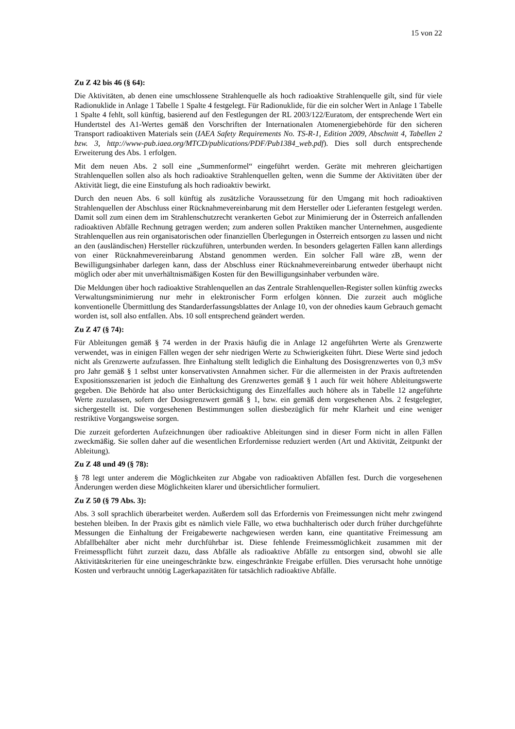15 von 22
Zu Z 42 bis 46 (§ 64):
Die Aktivitäten, ab denen eine umschlossene Strahlenquelle als hoch radioaktive Strahlenquelle gilt, sind für viele Radionuklide in Anlage 1 Tabelle 1 Spalte 4 festgelegt. Für Radionuklide, für die ein solcher Wert in Anlage 1 Tabelle 1 Spalte 4 fehlt, soll künftig, basierend auf den Festlegungen der RL 2003/122/Euratom, der entsprechende Wert ein Hundertstel des A1-Wertes gemäß den Vorschriften der Internationalen Atomenergiebehörde für den sicheren Transport radioaktiven Materials sein (IAEA Safety Requirements No. TS-R-1, Edition 2009, Abschnitt 4, Tabellen 2 bzw. 3, http://www-pub.iaea.org/MTCD/publications/PDF/Pub1384_web.pdf). Dies soll durch entsprechende Erweiterung des Abs. 1 erfolgen.
Mit dem neuen Abs. 2 soll eine „Summenformel“ eingeführt werden. Geräte mit mehreren gleichartigen Strahlenquellen sollen also als hoch radioaktive Strahlenquellen gelten, wenn die Summe der Aktivitäten über der Aktivität liegt, die eine Einstufung als hoch radioaktiv bewirkt.
Durch den neuen Abs. 6 soll künftig als zusätzliche Voraussetzung für den Umgang mit hoch radioaktiven Strahlenquellen der Abschluss einer Rücknahmevereinbarung mit dem Hersteller oder Lieferanten festgelegt werden. Damit soll zum einen dem im Strahlenschutzrecht verankerten Gebot zur Minimierung der in Österreich anfallenden radioaktiven Abfälle Rechnung getragen werden; zum anderen sollen Praktiken mancher Unternehmen, ausgediente Strahlenquellen aus rein organisatorischen oder finanziellen Überlegungen in Österreich entsorgen zu lassen und nicht an den (ausländischen) Hersteller rückzuführen, unterbunden werden. In besonders gelagerten Fällen kann allerdings von einer Rücknahmevereinbarung Abstand genommen werden. Ein solcher Fall wäre zB, wenn der Bewilligungsinhaber darlegen kann, dass der Abschluss einer Rücknahmevereinbarung entweder überhaupt nicht möglich oder aber mit unverhältnismäßigen Kosten für den Bewilligungsinhaber verbunden wäre.
Die Meldungen über hoch radioaktive Strahlenquellen an das Zentrale Strahlenquellen-Register sollen künftig zwecks Verwaltungsminimierung nur mehr in elektronischer Form erfolgen können. Die zurzeit auch mögliche konventionelle Übermittlung des Standarderfassungsblattes der Anlage 10, von der ohnedies kaum Gebrauch gemacht worden ist, soll also entfallen. Abs. 10 soll entsprechend geändert werden.
Zu Z 47 (§ 74):
Für Ableitungen gemäß § 74 werden in der Praxis häufig die in Anlage 12 angeführten Werte als Grenzwerte verwendet, was in einigen Fällen wegen der sehr niedrigen Werte zu Schwierigkeiten führt. Diese Werte sind jedoch nicht als Grenzwerte aufzufassen. Ihre Einhaltung stellt lediglich die Einhaltung des Dosisgrenzwertes von 0,3 mSv pro Jahr gemäß § 1 selbst unter konservativsten Annahmen sicher. Für die allermeisten in der Praxis auftretenden Expositionsszenarien ist jedoch die Einhaltung des Grenzwertes gemäß § 1 auch für weit höhere Ableitungswerte gegeben. Die Behörde hat also unter Berücksichtigung des Einzelfalles auch höhere als in Tabelle 12 angeführte Werte zuzulassen, sofern der Dosisgrenzwert gemäß § 1, bzw. ein gemäß dem vorgesehenen Abs. 2 festgelegter, sichergestellt ist. Die vorgesehenen Bestimmungen sollen diesbezüglich für mehr Klarheit und eine weniger restriktive Vorgangsweise sorgen.
Die zurzeit geforderten Aufzeichnungen über radioaktive Ableitungen sind in dieser Form nicht in allen Fällen zweckmäßig. Sie sollen daher auf die wesentlichen Erfordernisse reduziert werden (Art und Aktivität, Zeitpunkt der Ableitung).
Zu Z 48 und 49 (§ 78):
§ 78 legt unter anderem die Möglichkeiten zur Abgabe von radioaktiven Abfällen fest. Durch die vorgesehenen Änderungen werden diese Möglichkeiten klarer und übersichtlicher formuliert.
Zu Z 50 (§ 79 Abs. 3):
Abs. 3 soll sprachlich überarbeitet werden. Außerdem soll das Erfordernis von Freimessungen nicht mehr zwingend bestehen bleiben. In der Praxis gibt es nämlich viele Fälle, wo etwa buchhalterisch oder durch früher durchgeführte Messungen die Einhaltung der Freigabewerte nachgewiesen werden kann, eine quantitative Freimessung am Abfallbehälter aber nicht mehr durchführbar ist. Diese fehlende Freimessmöglichkeit zusammen mit der Freimesspflicht führt zurzeit dazu, dass Abfälle als radioaktive Abfälle zu entsorgen sind, obwohl sie alle Aktivitätskriterien für eine uneingeschränkte bzw. eingeschränkte Freigabe erfüllen. Dies verursacht hohe unnötige Kosten und verbraucht unnötig Lagerkapazitäten für tatsächlich radioaktive Abfälle.